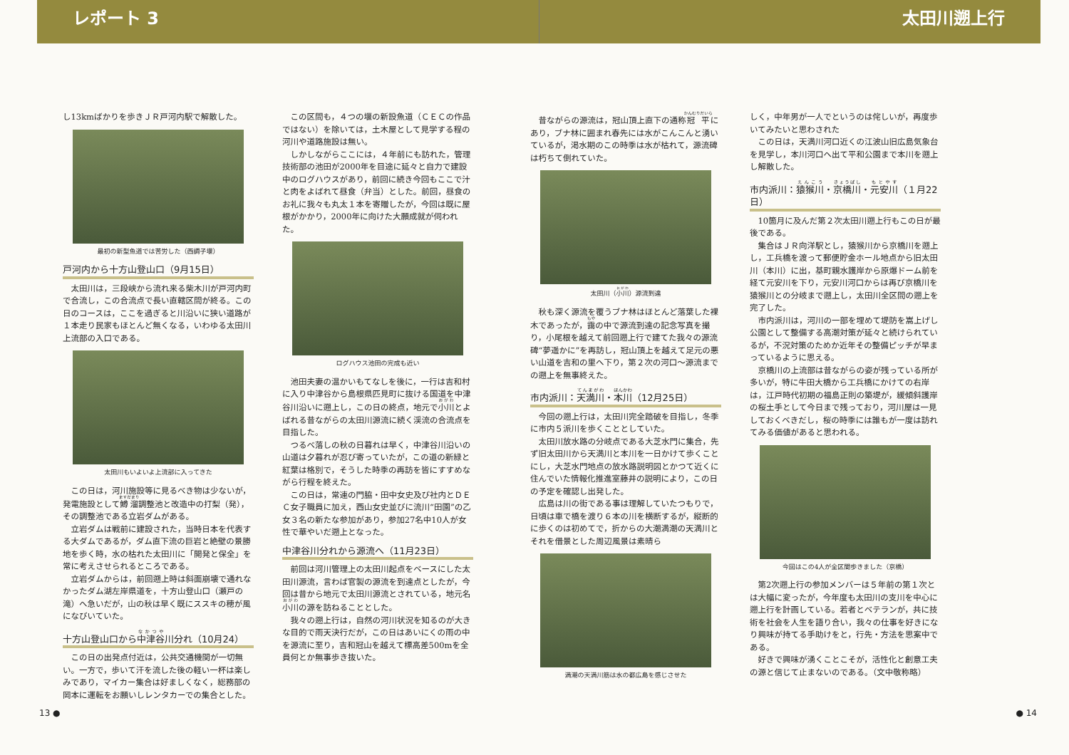レポート 3 太田川遡上行
し13kmばかりを歩きＪＲ戸河内駅で解散した。
最初の新型魚道では苦労した（西調子堰）
戸河内から十方山登山口（9月15日）
太田川は，三段峡から流れ来る柴木川が戸河内町で合流し，この合流点で長い直轄区間が終る。この日のコースは，ここを過ぎると川沿いに狭い道路が１本走り民家もほとんど無くなる，いわゆる太田川上流部の入口である。
太田川もいよいよ上流部に入ってきた
この日は，河川施設等に見るべき物は少ないが，発電施設として鱒溜調整池と改造中の打梨（発），その調整池である立岩ダムがある。
立岩ダムは戦前に建設された，当時日本を代表する大ダムであるが，ダム直下流の巨岩と絶壁の景勝地を歩く時，水の枯れた太田川に「開発と保全」を常に考えさせられるところである。
立岩ダムからは，前回遡上時は斜面崩壊で通れなかったダム湖左岸県道を，十方山登山口（瀬戸の滝）へ急いだが，山の秋は早く既にススキの穂が風になびいていた。
十方山登山口から中津谷川分れ（10月24）
この日の出発点付近は，公共交通機関が一切無い。一方で，歩いて汗を流した後の軽い一杯は楽しみであり，マイカー集合は好ましくなく，総務部の岡本に運転をお願いしレンタカーでの集合とした。
この区間も，４つの堰の新設魚道（ＣＥＣの作品ではない）を除いては，土木屋として見学する程の河川や道路施設は無い。
しかしながらここには，４年前にも訪れた，管理技術部の池田が2000年を目途に延々と自力で建設中のログハウスがあり，前回に続き今回もここで汁と肉をよばれて昼食（弁当）とした。前回，昼食のお礼に我々も丸太１本を寄贈したが，今回は既に屋根がかかり，2000年に向けた大願成就が伺われた。
ログハウス池田の完成も近い
池田夫妻の温かいもてなしを後に，一行は吉和村に入り中津谷から島根県匹見町に抜ける国道を中津谷川沿いに遡上し，この日の終点，地元で小川とよばれる昔ながらの太田川源流に続く渓流の合流点を目指した。
つるべ落しの秋の日暮れは早く，中津谷川沿いの山道は夕暮れが忍び寄っていたが，この道の新緑と紅葉は格別で，そうした時季の再訪を皆にすすめながら行程を終えた。
この日は，常連の門脇・田中女史及び社内とＤＥＣ女子職員に加え，西山女史並びに流川“田園”の乙女３名の新たな参加があり，参加27名中10人が女性で華やいだ遡上となった。
中津谷川分れから源流へ（11月23日）
前回は河川管理上の太田川起点をベースにした太田川源流，言わば官製の源流を到達点としたが，今回は昔から地元で太田川源流とされている，地元名小川の源を訪ねることとした。
我々の遡上行は，自然の河川状況を知るのが大きな目的で雨天決行だが，この日はあいにくの雨の中を源流に至り，吉和冠山を越えて標高差500mを全員何とか無事歩き抜いた。
昔ながらの源流は，冠山頂上直下の通称冠平にあり，ブナ林に囲まれ春先には水がこんこんと湧いているが，渇水期のこの時季は水が枯れて，源流碑は朽ちて倒れていた。
太田川（小川）源流到達
秋も深く源流を覆うブナ林はほとんど落葉した裸木であったが，靄の中で源流到達の記念写真を撮り，小尾根を越えて前回遡上行で建てた我々の源流碑“夢遥かに”を再訪し，冠山頂上を越えて足元の悪い山道を吉和の里へ下り，第２次の河口～源流までの遡上を無事終えた。
市内派川：天満川・本川（12月25日）
今回の遡上行は，太田川完全踏破を目指し，冬季に市内５派川を歩くこととしていた。
太田川放水路の分岐点である大芝水門に集合，先ず旧太田川から天満川と本川を一日かけて歩くことにし，大芝水門地点の放水路説明図とかつて近くに住んでいた情報化推進室藤井の説明により，この日の予定を確認し出発した。
広島は川の街である事は理解していたつもりで，日頃は車で橋を渡り６本の川を横断するが，縦断的に歩くのは初めてで，折からの大潮満潮の天満川とそれを借景とした周辺風景は素晴ら
満潮の天満川筋は水の都広島を感じさせた
しく，中年男が一人でというのは侘しいが，再度歩いてみたいと思わされた
この日は，天満川河口近くの江波山旧広島気象台を見学し，本川河口へ出て平和公園まで本川を遡上し解散した。
市内派川：猿猴川・京橋川・元安川（１月22日）
10箇月に及んだ第２次太田川遡上行もこの日が最後である。
集合はＪＲ向洋駅とし，猿猴川から京橋川を遡上し，工兵橋を渡って郵便貯金ホール地点から旧太田川（本川）に出，基町親水護岸から原爆ドーム前を経て元安川を下り，元安川河口からは再び京橋川を猿猴川との分岐まで遡上し，太田川全区間の遡上を完了した。
市内派川は，河川の一部を埋めて堤防を嵩上げし公園として整備する高潮対策が延々と続けられているが，不況対策のためか近年その整備ピッチが早まっているように思える。
京橋川の上流部は昔ながらの姿が残っている所が多いが，特に牛田大橋から工兵橋にかけての右岸は，江戸時代初期の福島正則の築堤が，緩傾斜護岸の桜土手として今日まで残っており，河川屋は一見しておくべきだし，桜の時季には誰もが一度は訪れてみる価値があると思われる。
今回はこの4人が全区間歩きました（京橋）
第2次遡上行の参加メンバーは５年前の第１次とは大幅に変ったが，今年度も太田川の支川を中心に遡上行を計画している。若者とベテランが，共に技術を社会を人生を語り合い，我々の仕事を好きになり興味が持てる手助けをと，行先・方法を思案中である。
好きで興味が湧くことこそが，活性化と創意工夫の源と信じて止まないのである。（文中敬称略）
13 ● ● 14